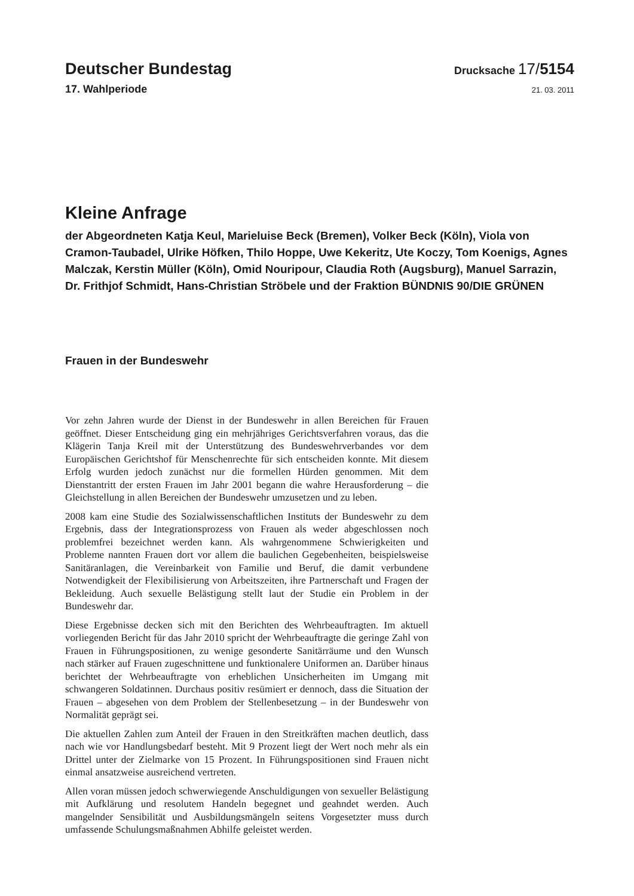Deutscher Bundestag
Drucksache 17/5154
17. Wahlperiode
21. 03. 2011
Kleine Anfrage
der Abgeordneten Katja Keul, Marieluise Beck (Bremen), Volker Beck (Köln), Viola von Cramon-Taubadel, Ulrike Höfken, Thilo Hoppe, Uwe Kekeritz, Ute Koczy, Tom Koenigs, Agnes Malczak, Kerstin Müller (Köln), Omid Nouripour, Claudia Roth (Augsburg), Manuel Sarrazin, Dr. Frithjof Schmidt, Hans-Christian Ströbele und der Fraktion BÜNDNIS 90/DIE GRÜNEN
Frauen in der Bundeswehr
Vor zehn Jahren wurde der Dienst in der Bundeswehr in allen Bereichen für Frauen geöffnet. Dieser Entscheidung ging ein mehrjähriges Gerichtsverfahren voraus, das die Klägerin Tanja Kreil mit der Unterstützung des Bundeswehrverbandes vor dem Europäischen Gerichtshof für Menschenrechte für sich entscheiden konnte. Mit diesem Erfolg wurden jedoch zunächst nur die formellen Hürden genommen. Mit dem Dienstantritt der ersten Frauen im Jahr 2001 begann die wahre Herausforderung – die Gleichstellung in allen Bereichen der Bundeswehr umzusetzen und zu leben.
2008 kam eine Studie des Sozialwissenschaftlichen Instituts der Bundeswehr zu dem Ergebnis, dass der Integrationsprozess von Frauen als weder abgeschlossen noch problemfrei bezeichnet werden kann. Als wahrgenommene Schwierigkeiten und Probleme nannten Frauen dort vor allem die baulichen Gegebenheiten, beispielsweise Sanitäranlagen, die Vereinbarkeit von Familie und Beruf, die damit verbundene Notwendigkeit der Flexibilisierung von Arbeitszeiten, ihre Partnerschaft und Fragen der Bekleidung. Auch sexuelle Belästigung stellt laut der Studie ein Problem in der Bundeswehr dar.
Diese Ergebnisse decken sich mit den Berichten des Wehrbeauftragten. Im aktuell vorliegenden Bericht für das Jahr 2010 spricht der Wehrbeauftragte die geringe Zahl von Frauen in Führungspositionen, zu wenige gesonderte Sanitärräume und den Wunsch nach stärker auf Frauen zugeschnittene und funktionalere Uniformen an. Darüber hinaus berichtet der Wehrbeauftragte von erheblichen Unsicherheiten im Umgang mit schwangeren Soldatinnen. Durchaus positiv resümiert er dennoch, dass die Situation der Frauen – abgesehen von dem Problem der Stellenbesetzung – in der Bundeswehr von Normalität geprägt sei.
Die aktuellen Zahlen zum Anteil der Frauen in den Streitkräften machen deutlich, dass nach wie vor Handlungsbedarf besteht. Mit 9 Prozent liegt der Wert noch mehr als ein Drittel unter der Zielmarke von 15 Prozent. In Führungspositionen sind Frauen nicht einmal ansatzweise ausreichend vertreten.
Allen voran müssen jedoch schwerwiegende Anschuldigungen von sexueller Belästigung mit Aufklärung und resolutem Handeln begegnet und geahndet werden. Auch mangelnder Sensibilität und Ausbildungsmängeln seitens Vorgesetzter muss durch umfassende Schulungsmaßnahmen Abhilfe geleistet werden.